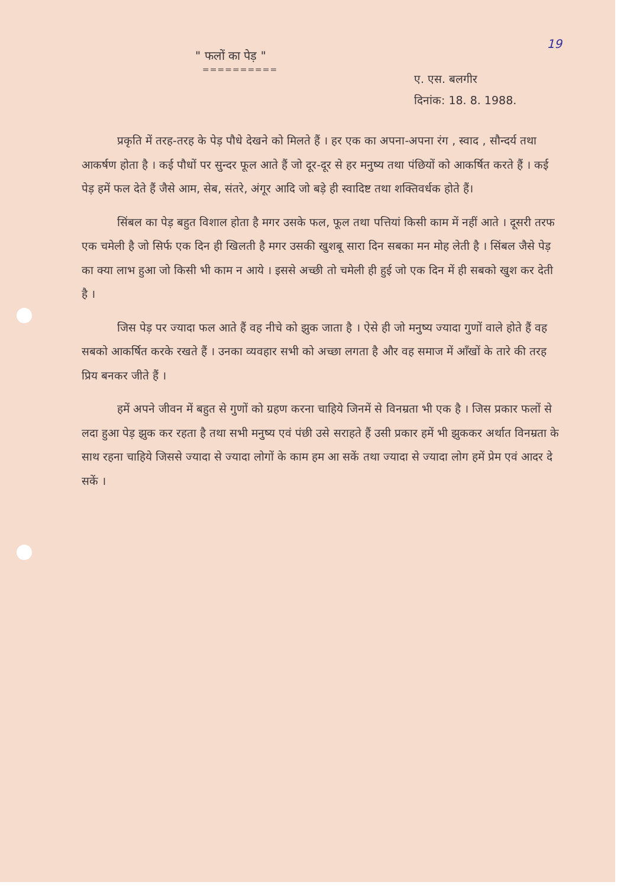19
" फलों का पेड़ "
==========
ए. एस. बलगीर
दिनांक: 18. 8. 1988.
प्रकृति में तरह-तरह के पेड़ पौधे देखने को मिलते हैं । हर एक का अपना-अपना रंग , स्वाद , सौन्दर्य तथा आकर्षण होता है । कई पौधों पर सुन्दर फूल आते हैं जो दूर-दूर से हर मनुष्य तथा पंछियों को आकर्षित करते हैं । कई पेड़ हमें फल देते हैं जैसे आम, सेब, संतरे, अंगूर आदि जो बड़े ही स्वादिष्ट तथा शक्तिवर्धक होते हैं।
सिंबल का पेड़ बहुत विशाल होता है मगर उसके फल, फूल तथा पत्तियां किसी काम में नहीं आते । दूसरी तरफ एक चमेली है जो सिर्फ एक दिन ही खिलती है मगर उसकी खुशबू सारा दिन सबका मन मोह लेती है । सिंबल जैसे पेड़ का क्या लाभ हुआ जो किसी भी काम न आये । इससे अच्छी तो चमेली ही हुई जो एक दिन में ही सबको खुश कर देती है ।
जिस पेड़ पर ज्यादा फल आते हैं वह नीचे को झुक जाता है । ऐसे ही जो मनुष्य ज्यादा गुणों वाले होते हैं वह सबको आकर्षित करके रखते हैं । उनका व्यवहार सभी को अच्छा लगता है और वह समाज में आँखों के तारे की तरह प्रिय बनकर जीते हैं ।
हमें अपने जीवन में बहुत से गुणों को ग्रहण करना चाहिये जिनमें से विनम्रता भी एक है । जिस प्रकार फलों से लदा हुआ पेड़ झुक कर रहता है तथा सभी मनुष्य एवं पंछी उसे सराहते हैं उसी प्रकार हमें भी झुककर अर्थात विनम्रता के साथ रहना चाहिये जिससे ज्यादा से ज्यादा लोगों के काम हम आ सकें तथा ज्यादा से ज्यादा लोग हमें प्रेम एवं आदर दे सकें ।